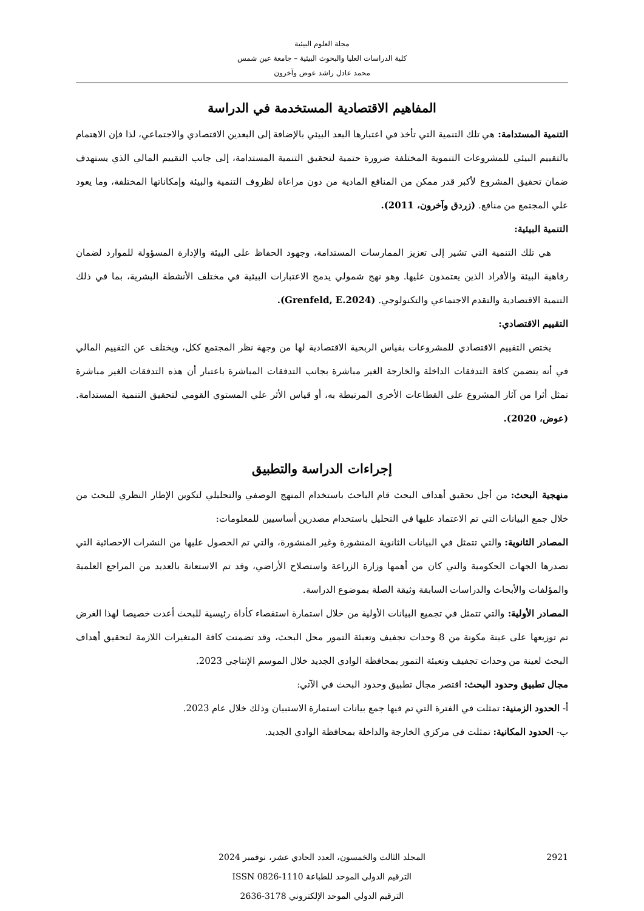مجلة العلوم البيئية
كلية الدراسات العليا والبحوث البيئية – جامعة عين شمس
محمد عادل راشد عوض وآخرون
المفاهيم الاقتصادية المستخدمة في الدراسة
التنمية المستدامة: هي تلك التنمية التي تأخذ في اعتبارها البعد البيئي بالإضافة إلى البعدين الاقتصادي والاجتماعي، لذا فإن الاهتمام بالتقييم البيئي للمشروعات التنموية المختلفة ضرورة حتمية لتحقيق التنمية المستدامة، إلى جانب التقييم المالي الذي يستهدف ضمان تحقيق المشروع لأكبر قدر ممكن من المنافع المادية من دون مراعاة لظروف التنمية والبيئة وإمكاناتها المختلفة، وما يعود علي المجتمع من منافع. (زردق وآخرون، 2011).
التنمية البيئية:
هي تلك التنمية التي تشير إلى تعزيز الممارسات المستدامة، وجهود الحفاظ على البيئة والإدارة المسؤولة للموارد لضمان رفاهية البيئة والأفراد الذين يعتمدون عليها. وهو نهج شمولي يدمج الاعتبارات البيئية في مختلف الأنشطة البشرية، بما في ذلك التنمية الاقتصادية والتقدم الاجتماعي والتكنولوجي. (Grenfeld, E.2024).
التقييم الاقتصادي:
يختص التقييم الاقتصادي للمشروعات بقياس الربحية الاقتصادية لها من وجهة نظر المجتمع ككل، ويختلف عن التقييم المالي في أنه يتضمن كافة التدفقات الداخلة والخارجة الغير مباشرة بجانب التدفقات المباشرة باعتبار أن هذه التدفقات الغير مباشرة تمثل أثرا من آثار المشروع على القطاعات الأخرى المرتبطة به، أو قياس الأثر علي المستوي القومي لتحقيق التنمية المستدامة. (عوض، 2020).
إجراءات الدراسة والتطبيق
منهجية البحث: من أجل تحقيق أهداف البحث قام الباحث باستخدام المنهج الوصفي والتحليلي لتكوين الإطار النظري للبحث من خلال جمع البيانات التي تم الاعتماد عليها في التحليل باستخدام مصدرين أساسيين للمعلومات:
المصادر الثانوية: والتي تتمثل في البيانات الثانوية المنشورة وغير المنشورة، والتي تم الحصول عليها من النشرات الإحصائية التي تصدرها الجهات الحكومية والتي كان من أهمها وزارة الزراعة واستصلاح الأراضي، وقد تم الاستعانة بالعديد من المراجع العلمية والمؤلفات والأبحاث والدراسات السابقة وثيقة الصلة بموضوع الدراسة.
المصادر الأولية: والتي تتمثل في تجميع البيانات الأولية من خلال استمارة استقصاء كأداة رئيسية للبحث أعدت خصيصا لهذا الغرض تم توزيعها على عينة مكونة من 8 وحدات تجفيف وتعبئة التمور محل البحث، وقد تضمنت كافة المتغيرات اللازمة لتحقيق أهداف البحث لعينة من وحدات تجفيف وتعبئة التمور بمحافظة الوادي الجديد خلال الموسم الإنتاجي 2023.
مجال تطبيق وحدود البحث: اقتصر مجال تطبيق وحدود البحث في الآتي:
أ- الحدود الزمنية: تمثلت في الفترة التي تم فيها جمع بيانات استمارة الاستبيان وذلك خلال عام 2023.
ب- الحدود المكانية: تمثلت في مركزي الخارجة والداخلة بمحافظة الوادي الجديد.
2921 المجلد الثالث والخمسون، العدد الحادي عشر، نوفمبر 2024
الترقيم الدولي الموحد للطباعة 1110-0826 ISSN
الترقيم الدولي الموحد الإلكتروني 3178-2636